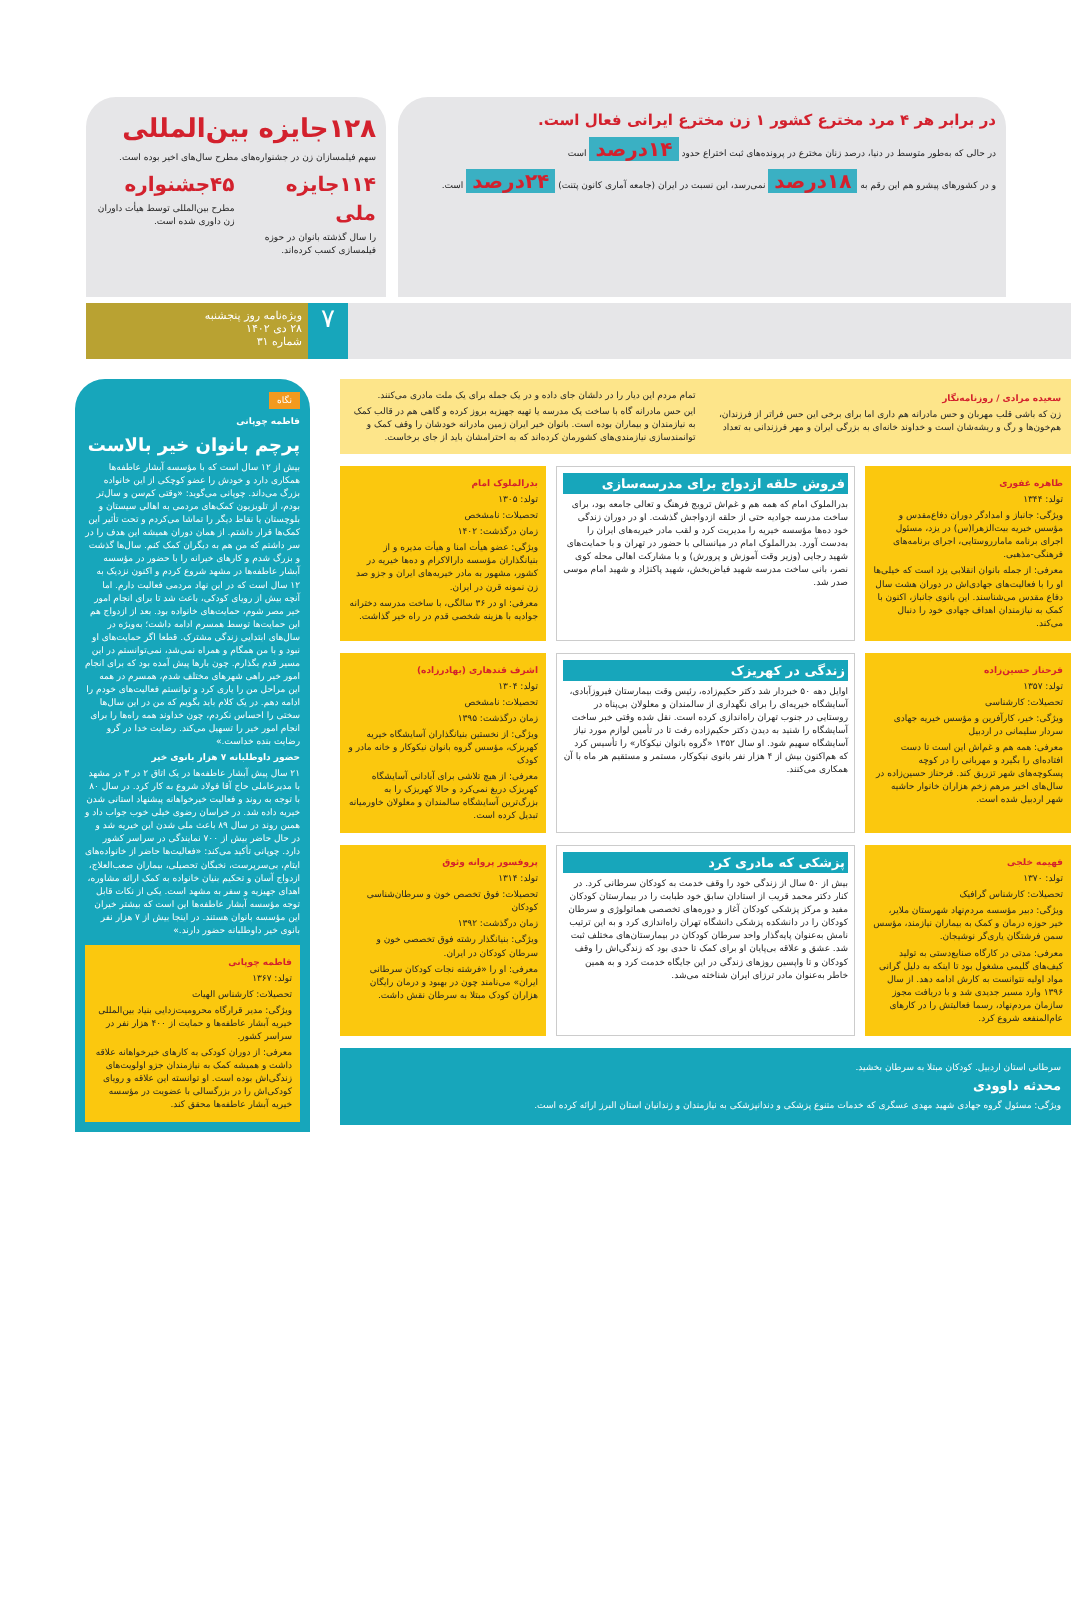در برابر هر ۴ مرد مخترع کشور ۱ زن مخترع ایرانی فعال است.
در حالی که به‌طور متوسط در دنیا، درصد زنان مخترع در پرونده‌های ثبت اختراع حدود ۱۴درصد است
و در کشورهای پیشرو هم این رقم به ۱۸درصد نمی‌رسد، این نسبت در ایران (جامعه آماری کانون پتنت) ۲۴درصد است.
۱۲۸جایزه بین‌المللی
سهم فیلمسازان زن در جشنواره‌های مطرح سال‌های اخیر بوده است.
۱۱۴جایزه ملی
را سال گذشته بانوان در حوزه فیلمسازی کسب کرده‌اند.
۴۵جشنواره
مطرح بین‌المللی توسط هیأت داوران زن داوری شده است.
ویژه‌نامه روز پنجشنبه
۲۸ دی ۱۴۰۲
شماره ۳۱
۷
سعیده مرادی / روزنامه‌نگار
زن که باشی قلب مهربان و حس مادرانه هم داری اما برای برخی این حس فراتر از فرزندان، هم‌خون‌ها و رگ و ریشه‌شان است و خداوند خانه‌ای به بزرگی ایران و مهر فرزندانی به تعداد تمام مردم این دیار را در دلشان جای داده و در یک جمله برای یک ملت مادری می‌کنند.
این حس مادرانه گاه با ساخت یک مدرسه یا تهیه جهیزیه بروز کرده و گاهی هم در قالب کمک به نیازمندان و بیماران بوده است. بانوان خیر ایران زمین مادرانه خودشان را وقف کمک و توانمندسازی نیازمندی‌های کشورمان کرده‌اند که به احترامشان باید از جای برخاست.
طاهره غفوری
تولد: ۱۳۴۴
ویژگی: جانباز و امدادگر دوران دفاع‌مقدس و مؤسس خیریه بیت‌الزهرا(س) در یزد، مسئول اجرای برنامه مامارروستایی، اجرای برنامه‌های فرهنگی-مذهبی.
معرفی: از جمله بانوان انقلابی یزد است که خیلی‌ها او را با فعالیت‌های جهادی‌اش در دوران هشت سال دفاع مقدس می‌شناسند. این بانوی جانباز، اکنون با کمک به نیازمندان اهداف جهادی خود را دنبال می‌کند.
فروش حلقه ازدواج برای مدرسه‌سازی
بدرالملوک امام که همه هم و غم‌اش ترویج فرهنگ و تعالی جامعه بود، برای ساخت مدرسه جوادیه حتی از حلقه ازدواجش گذشت. او در دوران زندگی خود ده‌ها مؤسسه خیریه را مدیریت کرد و لقب مادر خیریه‌های ایران را به‌دست آورد. بدرالملوک امام در میانسالی با حضور در تهران و با حمایت‌های شهید رجایی (وزیر وقت آموزش و پرورش) و با مشارکت اهالی محله کوی نصر، بانی ساخت مدرسه شهید فیاض‌بخش، شهید پاکنژاد و شهید امام موسی صدر شد.
بدرالملوک امام
تولد: ۱۳۰۵
تحصیلات: نامشخص
زمان درگذشت: ۱۴۰۲
ویژگی: عضو هیأت امنا و هیأت مدیره و از بنیانگذاران مؤسسه دارالاکرام و ده‌ها خیریه در کشور، مشهور به مادر خیریه‌های ایران و جزو صد زن نمونه قرن در ایران.
معرفی: او در ۳۶ سالگی، با ساخت مدرسه دخترانه جوادیه با هزینه شخصی قدم در راه خیر گذاشت.
فرحناز حسین‌زاده
تولد: ۱۳۵۷
تحصیلات: کارشناسی
ویژگی: خیر، کارآفرین و مؤسس خیریه جهادی سردار سلیمانی در اردبیل
معرفی: همه هم و غم‌اش این است تا دست افتاده‌ای را بگیرد و مهربانی را در کوچه پسکوچه‌های شهر تزریق کند. فرحناز حسین‌زاده در سال‌های اخیر مرهم زخم هزاران خانوار حاشیه شهر اردبیل شده است.
زندگی در کهریزک
اوایل دهه ۵۰ خبردار شد دکتر حکیم‌زاده، رئیس وقت بیمارستان فیروزآبادی، آسایشگاه خیریه‌ای را برای نگهداری از سالمندان و معلولان بی‌پناه در روستایی در جنوب تهران راه‌اندازی کرده است. نقل شده وقتی خبر ساخت آسایشگاه را شنید به دیدن دکتر حکیم‌زاده رفت تا در تأمین لوازم مورد نیاز آسایشگاه سهیم شود. او سال ۱۳۵۲ «گروه بانوان نیکوکار» را تأسیس کرد که هم‌اکنون بیش از ۴ هزار نفر بانوی نیکوکار، مستمر و مستقیم هر ماه با آن همکاری می‌کنند.
اشرف قندهاری (بهادرزاده)
تولد: ۱۳۰۴
تحصیلات: نامشخص
زمان درگذشت: ۱۳۹۵
ویژگی: از نخستین بنیانگذاران آسایشگاه خیریه کهریزک، مؤسس گروه بانوان نیکوکار و خانه مادر و کودک
معرفی: از هیچ تلاشی برای آبادانی آسایشگاه کهریزک دریغ نمی‌کرد و حالا کهریزک را به بزرگ‌ترین آسایشگاه سالمندان و معلولان خاورمیانه تبدیل کرده است.
فهیمه خلجی
تولد: ۱۳۷۰
تحصیلات: کارشناس گرافیک
ویژگی: دبیر مؤسسه مردم‌نهاد شهرستان ملایر، خیر حوزه درمان و کمک به بیماران نیازمند، مؤسس سمن فرشتگان یاری‌گر نوشیجان.
معرفی: مدتی در کارگاه صنایع‌دستی به تولید کیف‌های گلیمی مشغول بود تا اینکه به دلیل گرانی مواد اولیه نتوانست به کارش ادامه دهد. از سال ۱۳۹۶ وارد مسیر جدیدی شد و با دریافت مجوز سازمان مردم‌نهاد، رسما فعالیتش را در کارهای عام‌المنفعه شروع کرد.
پزشکی که مادری کرد
بیش از ۵۰ سال از زندگی خود را وقف خدمت به کودکان سرطانی کرد. در کنار دکتر محمد قریب از استادان سابق خود طبابت را در بیمارستان کودکان مفید و مرکز پزشکی کودکان آغاز و دوره‌های تخصصی هماتولوژی و سرطان کودکان را در دانشکده پزشکی دانشگاه تهران راه‌اندازی کرد و به این ترتیب نامش به‌عنوان پایه‌گذار واحد سرطان کودکان در بیمارستان‌های مختلف ثبت شد. عشق و علاقه بی‌پایان او برای کمک تا حدی بود که زندگی‌اش را وقف کودکان و تا واپسین روزهای زندگی در این جایگاه خدمت کرد و به همین خاطر به‌عنوان مادر ترزای ایران شناخته می‌شد.
پروفسور پروانه وثوق
تولد: ۱۳۱۴
تحصیلات: فوق تخصص خون و سرطان‌شناسی کودکان
زمان درگذشت: ۱۳۹۲
ویژگی: بنیانگذار رشته فوق تخصصی خون و سرطان کودکان در ایران.
معرفی: او را «فرشته نجات کودکان سرطانی ایران» می‌نامند چون در بهبود و درمان رایگان هزاران کودک مبتلا به سرطان نقش داشت.
سرطانی استان اردبیل. کودکان مبتلا به سرطان بخشید.
محدثه داوودی
ویژگی: مسئول گروه جهادی شهید مهدی عسگری که خدمات متنوع پزشکی و دندانپزشکی به نیازمندان و زندانیان استان البرز ارائه کرده است.
نگاه
فاطمه چوپانی
پرچم بانوان خیر بالاست
بیش از ۱۲ سال است که با مؤسسه آبشار عاطفه‌ها همکاری دارد و خودش را عضو کوچکی از این خانواده بزرگ می‌داند. چوپانی می‌گوید: «وقتی کم‌سن و سال‌تر بودم، از تلویزیون کمک‌های مردمی به اهالی سیستان و بلوچستان یا نقاط دیگر را تماشا می‌کردم و تحت تأثیر این کمک‌ها قرار داشتم. از همان دوران همیشه این هدف را در سر داشتم که من هم به دیگران کمک کنم. سال‌ها گذشت و بزرگ شدم و کارهای خیرانه را با حضور در مؤسسه آبشار عاطفه‌ها در مشهد شروع کردم و اکنون نزدیک به ۱۲ سال است که در این نهاد مردمی فعالیت دارم. اما آنچه بیش از رویای کودکی، باعث شد تا برای انجام امور خیر مصر شوم، حمایت‌های خانواده بود. بعد از ازدواج هم این حمایت‌ها توسط همسرم ادامه داشت؛ به‌ویژه در سال‌های ابتدایی زندگی مشترک. قطعا اگر حمایت‌های او نبود و با من همگام و همراه نمی‌شد، نمی‌توانستم در این مسیر قدم بگذارم. چون بارها پیش آمده بود که برای انجام امور خیر راهی شهرهای مختلف شدم، همسرم در همه این مراحل من را یاری کرد و توانستم فعالیت‌های خودم را ادامه دهم. در یک کلام باید بگویم که من در این سال‌ها سختی را احساس نکردم، چون خداوند همه راه‌ها را برای انجام امور خیر را تسهیل می‌کند. رضایت خدا در گرو رضایت بنده خداست.»
حضور داوطلبانه ۷ هزار بانوی خیر
۲۱ سال پیش آبشار عاطفه‌ها در یک اتاق ۲ در ۳ در مشهد با مدیرعاملی حاج آقا فولاد شروع به کار کرد. در سال ۸۰ با توجه به روند و فعالیت خیرخواهانه پیشنهاد استانی شدن خیریه داده شد. در خراسان رضوی خیلی خوب جواب داد و همین روند در سال ۸۹ باعث ملی شدن این خیریه شد و در حال حاضر بیش از ۷۰۰ نمایندگی در سراسر کشور دارد. چوپانی تأکید می‌کند: «فعالیت‌ها حاضر از خانواده‌های ایتام، بی‌سرپرست، نخبگان تحصیلی، بیماران صعب‌العلاج، ازدواج آسان و تحکیم بنیان خانواده به کمک ارائه مشاوره، اهدای جهیزیه و سفر به مشهد است. یکی از نکات قابل توجه مؤسسه آبشار عاطفه‌ها این است که بیشتر خیران این مؤسسه بانوان هستند. در اینجا بیش از ۷ هزار نفر بانوی خیر داوطلبانه حضور دارند.»
فاطمه چوپانی
تولد: ۱۳۶۷
تحصیلات: کارشناس الهیات
ویژگی: مدیر قرارگاه محرومیت‌زدایی بنیاد بین‌المللی خیریه آبشار عاطفه‌ها و حمایت از ۴۰۰ هزار نفر در سراسر کشور.
معرفی: از دوران کودکی به کارهای خیرخواهانه علاقه داشت و همیشه کمک به نیازمندان جزو اولویت‌های زندگی‌اش بوده است. او توانسته این علاقه و رویای کودکی‌اش را در بزرگسالی با عضویت در مؤسسه خیریه آبشار عاطفه‌ها محقق کند.